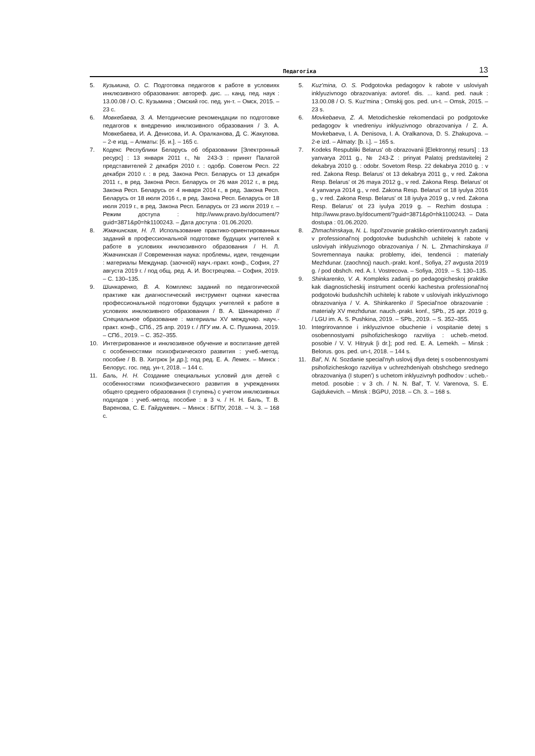Педагогіка 13
5. Кузьмина, О. С. Подготовка педагогов к работе в условиях инклюзивного образования: автореф. дис. ... канд. пед. наук : 13.00.08 / О. С. Кузьмина ; Омский гос. пед. ун-т. – Омск, 2015. – 23 с.
6. Мовкебаева, З. А. Методические рекомендации по подготовке педагогов к внедрению инклюзивного образования / З. А. Мовкебаева, И. А. Денисова, И. А. Оралканова, Д. С. Жакупова. – 2-е изд. – Алматы: [б. и.]. – 165 с.
7. Кодекс Республики Беларусь об образовании [Электронный ресурс] : 13 января 2011 г., № 243-З : принят Палатой представителей 2 декабря 2010 г. : одобр. Советом Респ. 22 декабря 2010 г. : в ред. Закона Респ. Беларусь от 13 декабря 2011 г., в ред. Закона Респ. Беларусь от 26 мая 2012 г., в ред. Закона Респ. Беларусь от 4 января 2014 г., в ред. Закона Респ. Беларусь от 18 июля 2016 г., в ред. Закона Респ. Беларусь от 18 июля 2019 г., в ред. Закона Респ. Беларусь от 23 июля 2019 г. – Режим доступа : http://www.pravo.by/document/?guid=3871&p0=hk1100243. – Дата доступа : 01.06.2020.
8. Жмачинская, Н. Л. Использование практико-ориентированных заданий в профессиональной подготовке будущих учителей к работе в условиях инклюзивного образования / Н. Л. Жмачинская // Современная наука: проблемы, идеи, тенденции : материалы Междунар. (заочной) науч.-практ. конф., София, 27 августа 2019 г. / под общ. ред. А. И. Вострецова. – София, 2019. – С. 130–135.
9. Шинкаренко, В. А. Комплекс заданий по педагогической практике как диагностический инструмент оценки качества профессиональной подготовки будущих учителей к работе в условиях инклюзивного образования / В. А. Шинкаренко // Специальное образование : материалы XV междунар. науч.-практ. конф., СПб., 25 апр. 2019 г. / ЛГУ им. А. С. Пушкина, 2019. – СПб., 2019. – С. 352–355.
10. Интегрированное и инклюзивное обучение и воспитание детей с особенностями психофизического развития : учеб.-метод. пособие / В. В. Хитрюк [и др.]; под ред. Е. А. Лемех. – Минск : Белорус. гос. пед. ун-т, 2018. – 144 с.
11. Баль, Н. Н. Создание специальных условий для детей с особенностями психофизического развития в учреждениях общего среднего образования (I ступень) с учетом инклюзивных подходов : учеб.-метод. пособие : в 3 ч. / Н. Н. Баль, Т. В. Варенова, С. Е. Гайдукевич. – Минск : БГПУ, 2018. – Ч. 3. – 168 с.
5. Kuz'mina, O. S. Podgotovka pedagogov k rabote v usloviyah inklyuzivnogo obrazovaniya: avtoref. dis. ... kand. ped. nauk : 13.00.08 / O. S. Kuz'mina ; Omskij gos. ped. un-t. – Omsk, 2015. – 23 s.
6. Movkebaeva, Z. A. Metodicheskie rekomendacii po podgotovke pedagogov k vnedreniyu inklyuzivnogo obrazovaniya / Z. A. Movkebaeva, I. A. Denisova, I. A. Oralkanova, D. S. Zhakupova. – 2-e izd. – Almaty: [b. i.]. – 165 s.
7. Kodeks Respubliki Belarus' ob obrazovanii [Elektronnyj resurs] : 13 yanvarya 2011 g., № 243-Z : prinyat Palatoj predstavitelej 2 dekabrya 2010 g. : odobr. Sovetom Resp. 22 dekabrya 2010 g. : v red. Zakona Resp. Belarus' ot 13 dekabrya 2011 g., v red. Zakona Resp. Belarus' ot 26 maya 2012 g., v red. Zakona Resp. Belarus' ot 4 yanvarya 2014 g., v red. Zakona Resp. Belarus' ot 18 iyulya 2016 g., v red. Zakona Resp. Belarus' ot 18 iyulya 2019 g., v red. Zakona Resp. Belarus' ot 23 iyulya 2019 g. – Rezhim dostupa : http://www.pravo.by/document/?guid=3871&p0=hk1100243. – Data dostupa : 01.06.2020.
8. Zhmachinskaya, N. L. Ispol'zovanie praktiko-orientirovannyh zadanij v professional'noj podgotovke budushchih uchitelej k rabote v usloviyah inklyuzivnogo obrazovaniya / N. L. Zhmachinskaya // Sovremennaya nauka: problemy, idei, tendencii : materialy Mezhdunar. (zaochnoj) nauch.-prakt. konf., Sofiya, 27 avgusta 2019 g. / pod obshch. red. A. I. Vostrecova. – Sofiya, 2019. – S. 130–135.
9. Shinkarenko, V. A. Kompleks zadanij po pedagogicheskoj praktike kak diagnosticheskij instrument ocenki kachestva professional'noj podgotovki budushchih uchitelej k rabote v usloviyah inklyuzivnogo obrazovaniya / V. A. Shinkarenko // Special'noe obrazovanie : materialy XV mezhdunar. nauch.-prakt. konf., SPb., 25 apr. 2019 g. / LGU im. A. S. Pushkina, 2019. – SPb., 2019. – S. 352–355.
10. Integrirovannoe i inklyuzivnoe obuchenie i vospitanie detej s osobennostyami psihofizicheskogo razvitiya : ucheb.-metod. posobie / V. V. Hitryuk [i dr.]; pod red. E. A. Lemekh. – Minsk : Belorus. gos. ped. un-t, 2018. – 144 s.
11. Bal', N. N. Sozdanie special'nyh uslovij dlya detej s osobennostyami psihofizicheskogo razvitiya v uchrezhdeniyah obshchego srednego obrazovaniya (I stupen') s uchetom inklyuzivnyh podhodov : ucheb.-metod. posobie : v 3 ch. / N. N. Bal', T. V. Varenova, S. E. Gajdukevich. – Minsk : BGPU, 2018. – Ch. 3. – 168 s.